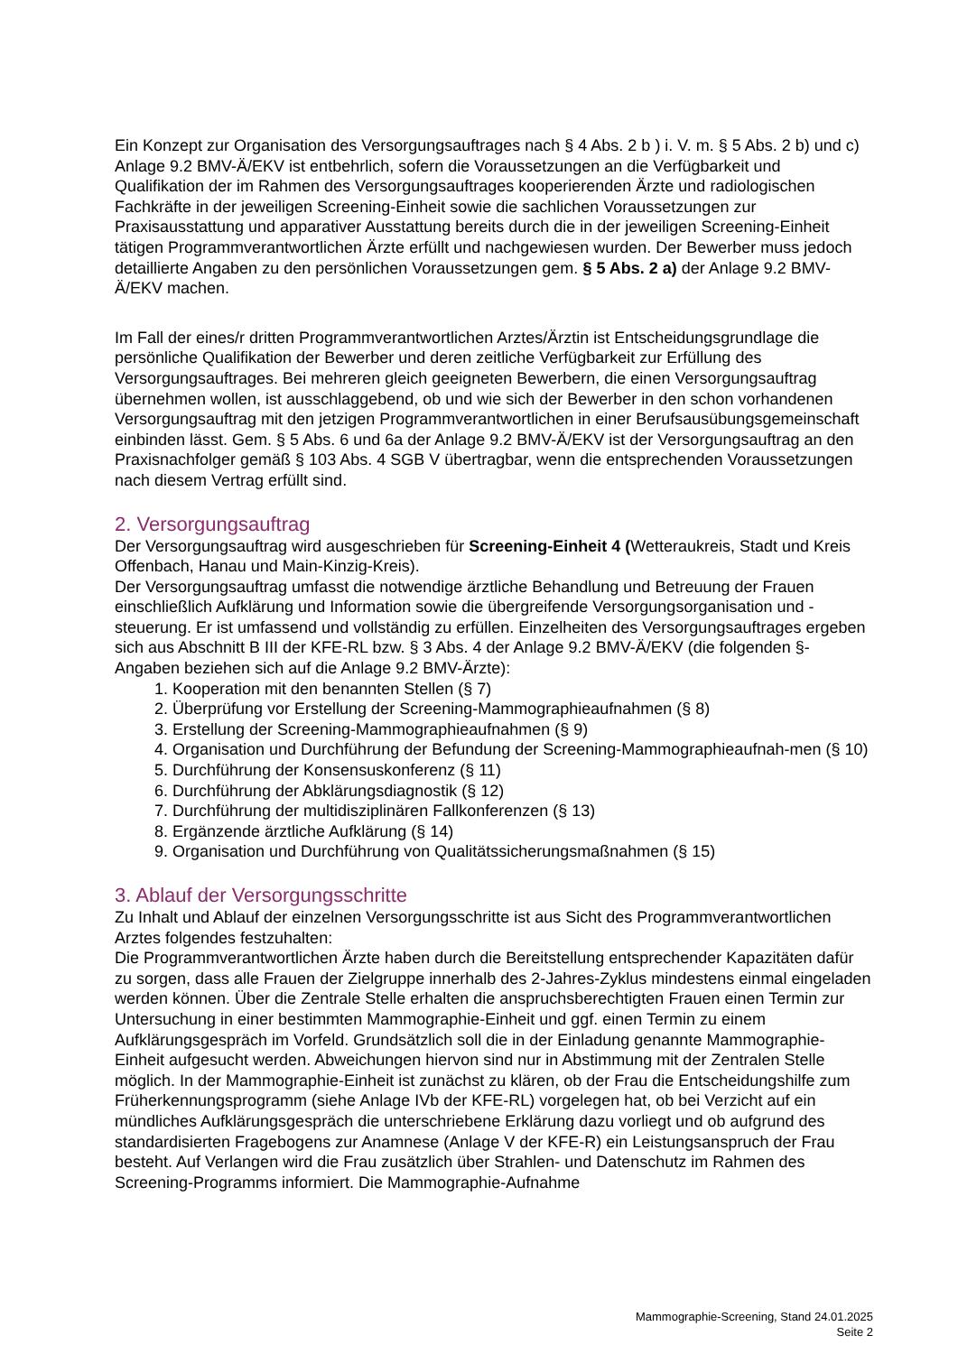Ein Konzept zur Organisation des Versorgungsauftrages nach § 4 Abs. 2 b ) i. V. m. § 5 Abs. 2 b) und c) Anlage 9.2 BMV-Ä/EKV ist entbehrlich, sofern die Voraussetzungen an die Verfügbarkeit und Qualifikation der im Rahmen des Versorgungsauftrages kooperierenden Ärzte und radiologischen Fachkräfte in der jeweiligen Screening-Einheit sowie die sachlichen Voraussetzungen zur Praxisausstattung und apparativer Ausstattung bereits durch die in der jeweiligen Screening-Einheit tätigen Programmverantwortlichen Ärzte erfüllt und nachgewiesen wurden. Der Bewerber muss jedoch detaillierte Angaben zu den persönlichen Voraussetzungen gem. § 5 Abs. 2 a) der Anlage 9.2 BMV-Ä/EKV machen.
Im Fall der eines/r dritten Programmverantwortlichen Arztes/Ärztin ist Entscheidungsgrundlage die persönliche Qualifikation der Bewerber und deren zeitliche Verfügbarkeit zur Erfüllung des Versorgungsauftrages. Bei mehreren gleich geeigneten Bewerbern, die einen Versorgungsauftrag übernehmen wollen, ist ausschlaggebend, ob und wie sich der Bewerber in den schon vorhandenen Versorgungsauftrag mit den jetzigen Programmverantwortlichen in einer Berufsausübungsgemeinschaft einbinden lässt. Gem. § 5 Abs. 6 und 6a der Anlage 9.2 BMV-Ä/EKV ist der Versorgungsauftrag an den Praxisnachfolger gemäß § 103 Abs. 4 SGB V übertragbar, wenn die entsprechenden Voraussetzungen nach diesem Vertrag erfüllt sind.
2. Versorgungsauftrag
Der Versorgungsauftrag wird ausgeschrieben für Screening-Einheit 4 (Wetteraukreis, Stadt und Kreis Offenbach, Hanau und Main-Kinzig-Kreis).
Der Versorgungsauftrag umfasst die notwendige ärztliche Behandlung und Betreuung der Frauen einschließlich Aufklärung und Information sowie die übergreifende Versorgungsorganisation und -steuerung. Er ist umfassend und vollständig zu erfüllen. Einzelheiten des Versorgungsauftrages ergeben sich aus Abschnitt B III der KFE-RL bzw. § 3 Abs. 4 der Anlage 9.2 BMV-Ä/EKV (die folgenden §-Angaben beziehen sich auf die Anlage 9.2 BMV-Ärzte):
1. Kooperation mit den benannten Stellen (§ 7)
2. Überprüfung vor Erstellung der Screening-Mammographieaufnahmen (§ 8)
3. Erstellung der Screening-Mammographieaufnahmen (§ 9)
4. Organisation und Durchführung der Befundung der Screening-Mammographieaufnah-men (§ 10)
5. Durchführung der Konsensuskonferenz (§ 11)
6. Durchführung der Abklärungsdiagnostik (§ 12)
7. Durchführung der multidisziplinären Fallkonferenzen (§ 13)
8. Ergänzende ärztliche Aufklärung (§ 14)
9. Organisation und Durchführung von Qualitätssicherungsmaßnahmen (§ 15)
3. Ablauf der Versorgungsschritte
Zu Inhalt und Ablauf der einzelnen Versorgungsschritte ist aus Sicht des Programmverantwortlichen Arztes folgendes festzuhalten:
Die Programmverantwortlichen Ärzte haben durch die Bereitstellung entsprechender Kapazitäten dafür zu sorgen, dass alle Frauen der Zielgruppe innerhalb des 2-Jahres-Zyklus mindestens einmal eingeladen werden können. Über die Zentrale Stelle erhalten die anspruchsberechtigten Frauen einen Termin zur Untersuchung in einer bestimmten Mammographie-Einheit und ggf. einen Termin zu einem Aufklärungsgespräch im Vorfeld. Grundsätzlich soll die in der Einladung genannte Mammographie-Einheit aufgesucht werden. Abweichungen hiervon sind nur in Abstimmung mit der Zentralen Stelle möglich. In der Mammographie-Einheit ist zunächst zu klären, ob der Frau die Entscheidungshilfe zum Früherkennungsprogramm (siehe Anlage IVb der KFE-RL) vorgelegen hat, ob bei Verzicht auf ein mündliches Aufklärungsgespräch die unterschriebene Erklärung dazu vorliegt und ob aufgrund des standardisierten Fragebogens zur Anamnese (Anlage V der KFE-R) ein Leistungsanspruch der Frau besteht. Auf Verlangen wird die Frau zusätzlich über Strahlen- und Datenschutz im Rahmen des Screening-Programms informiert. Die Mammographie-Aufnahme
Mammographie-Screening, Stand 24.01.2025
Seite 2